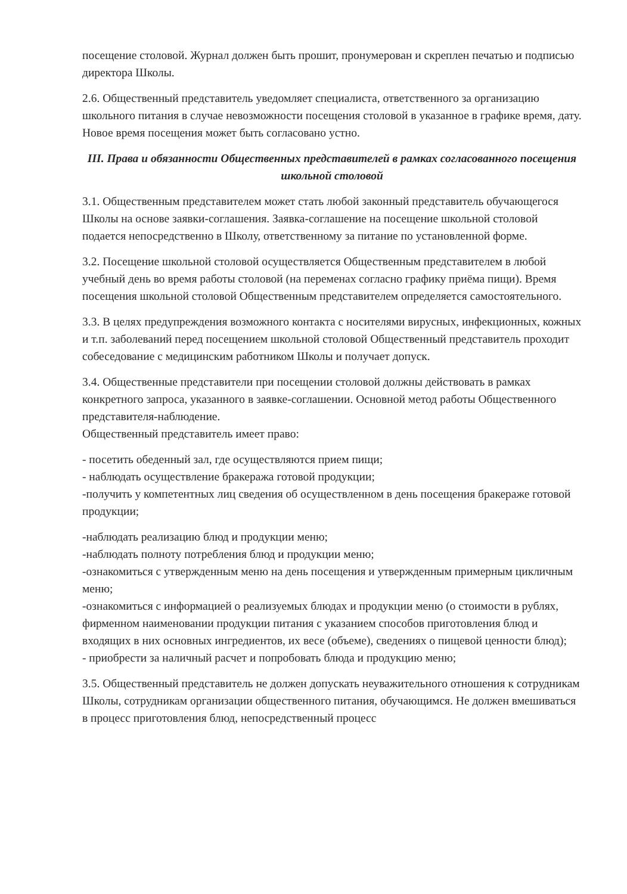посещение столовой. Журнал должен быть прошит, пронумерован и скреплен печатью и подписью директора Школы.
2.6. Общественный представитель уведомляет специалиста, ответственного за организацию школьного питания в случае невозможности посещения столовой в указанное в графике время, дату. Новое время посещения может быть согласовано устно.
III. Права и обязанности Общественных представителей в рамках согласованного посещения школьной столовой
3.1. Общественным представителем может стать любой законный представитель обучающегося Школы на основе заявки-соглашения. Заявка-соглашение на посещение школьной столовой подается непосредственно в Школу, ответственному за питание по установленной форме.
3.2. Посещение школьной столовой осуществляется Общественным представителем в любой учебный день во время работы столовой (на переменах согласно графику приёма пищи). Время посещения школьной столовой Общественным представителем определяется самостоятельного.
3.3. В целях предупреждения возможного контакта с носителями вирусных, инфекционных, кожных и т.п. заболеваний перед посещением школьной столовой Общественный представитель проходит собеседование с медицинским работником Школы и получает допуск.
3.4. Общественные представители при посещении столовой должны действовать в рамках конкретного запроса, указанного в заявке-соглашении. Основной метод работы Общественного представителя-наблюдение.
Общественный представитель имеет право:
- посетить обеденный зал, где осуществляются прием пищи;
- наблюдать осуществление бракеража готовой продукции;
-получить у компетентных лиц сведения об осуществленном в день посещения бракераже готовой продукции;
-наблюдать реализацию блюд и продукции меню;
-наблюдать полноту потребления блюд и продукции меню;
-ознакомиться с утвержденным меню на день посещения и утвержденным примерным цикличным меню;
-ознакомиться с информацией о реализуемых блюдах и продукции меню (о стоимости в рублях, фирменном наименовании продукции питания с указанием способов приготовления блюд и входящих в них основных ингредиентов, их весе (объеме), сведениях о пищевой ценности блюд);
- приобрести за наличный расчет и попробовать блюда и продукцию меню;
3.5. Общественный представитель не должен допускать неуважительного отношения к сотрудникам Школы, сотрудникам организации общественного питания, обучающимся. Не должен вмешиваться в процесс приготовления блюд, непосредственный процесс